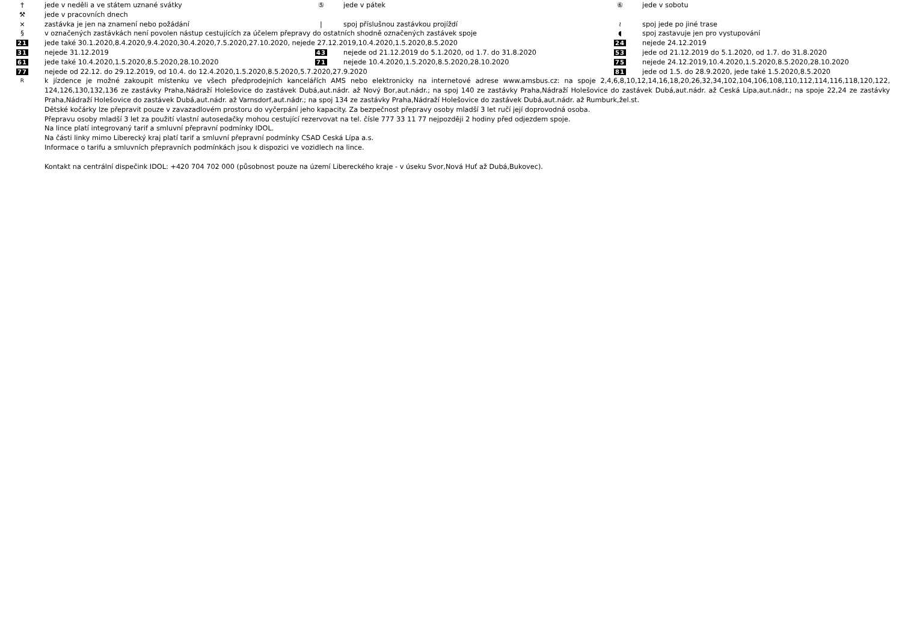† jede v neděli a ve státem uznané svátky ⑤ jede v pátek ⑥ jede v sobotu
⚒ jede v pracovních dnech
× zastávka je jen na znamení nebo požádání | spoj příslušnou zastávkou projíždí ≀ spoj jede po jiné trase
§ v označených zastávkách není povolen nástup cestujících za účelem přepravy do ostatních shodně označených zastávek spoje ◖ spoj zastavuje jen pro vystupování
21 jede také 30.1.2020,8.4.2020,9.4.2020,30.4.2020,7.5.2020,27.10.2020, nejede 27.12.2019,10.4.2020,1.5.2020,8.5.2020 24 nejede 24.12.2019
31 nejede 31.12.2019 43 nejede od 21.12.2019 do 5.1.2020, od 1.7. do 31.8.2020 53 jede od 21.12.2019 do 5.1.2020, od 1.7. do 31.8.2020
61 jede také 10.4.2020,1.5.2020,8.5.2020,28.10.2020 71 nejede 10.4.2020,1.5.2020,8.5.2020,28.10.2020 75 nejede 24.12.2019,10.4.2020,1.5.2020,8.5.2020,28.10.2020
77 nejede od 22.12. do 29.12.2019, od 10.4. do 12.4.2020,1.5.2020,8.5.2020,5.7.2020,27.9.2020 81 jede od 1.5. do 28.9.2020, jede také 1.5.2020,8.5.2020
Rk jízdence je možné zakoupit místenku ve všech předprodejních kancelářích AMS nebo elektronicky na internetové adrese www.amsbus.cz: na spoje 2,4,6,8,10,12,14,16,18,20,26,32,34,102,104,106,108,110,112,114,116,118,120,122, 124,126,130,132,136 ze zastávky Praha,Nádraží Holešovice do zastávek Dubá,aut.nádr. až Nový Bor,aut.nádr.; na spoj 140 ze zastávky Praha,Nádraží Holešovice do zastávek Dubá,aut.nádr. až Ceská Lípa,aut.nádr.; na spoje 22,24 ze zastávky Praha,Nádraží Holešovice do zastávek Dubá,aut.nádr. až Varnsdorf,aut.nádr.; na spoj 134 ze zastávky Praha,Nádraží Holešovice do zastávek Dubá,aut.nádr. až Rumburk,žel.st.
Dětské kočárky lze přepravit pouze v zavazadlovém prostoru do vyčerpání jeho kapacity. Za bezpečnost přepravy osoby mladší 3 let ručí její doprovodná osoba.
Přepravu osoby mladší 3 let za použití vlastní autosedačky mohou cestující rezervovat na tel. čísle 777 33 11 77 nejpozději 2 hodiny před odjezdem spoje.
Na lince platí integrovaný tarif a smluvní přepravní podmínky IDOL.
Na části linky mimo Liberecký kraj platí tarif a smluvní přepravní podmínky CSAD Ceská Lípa a.s.
Informace o tarifu a smluvních přepravních podmínkách jsou k dispozici ve vozidlech na lince.
Kontakt na centrální dispečink IDOL: +420 704 702 000 (působnost pouze na území Libereckého kraje - v úseku Svor,Nová Huť až Dubá,Bukovec).